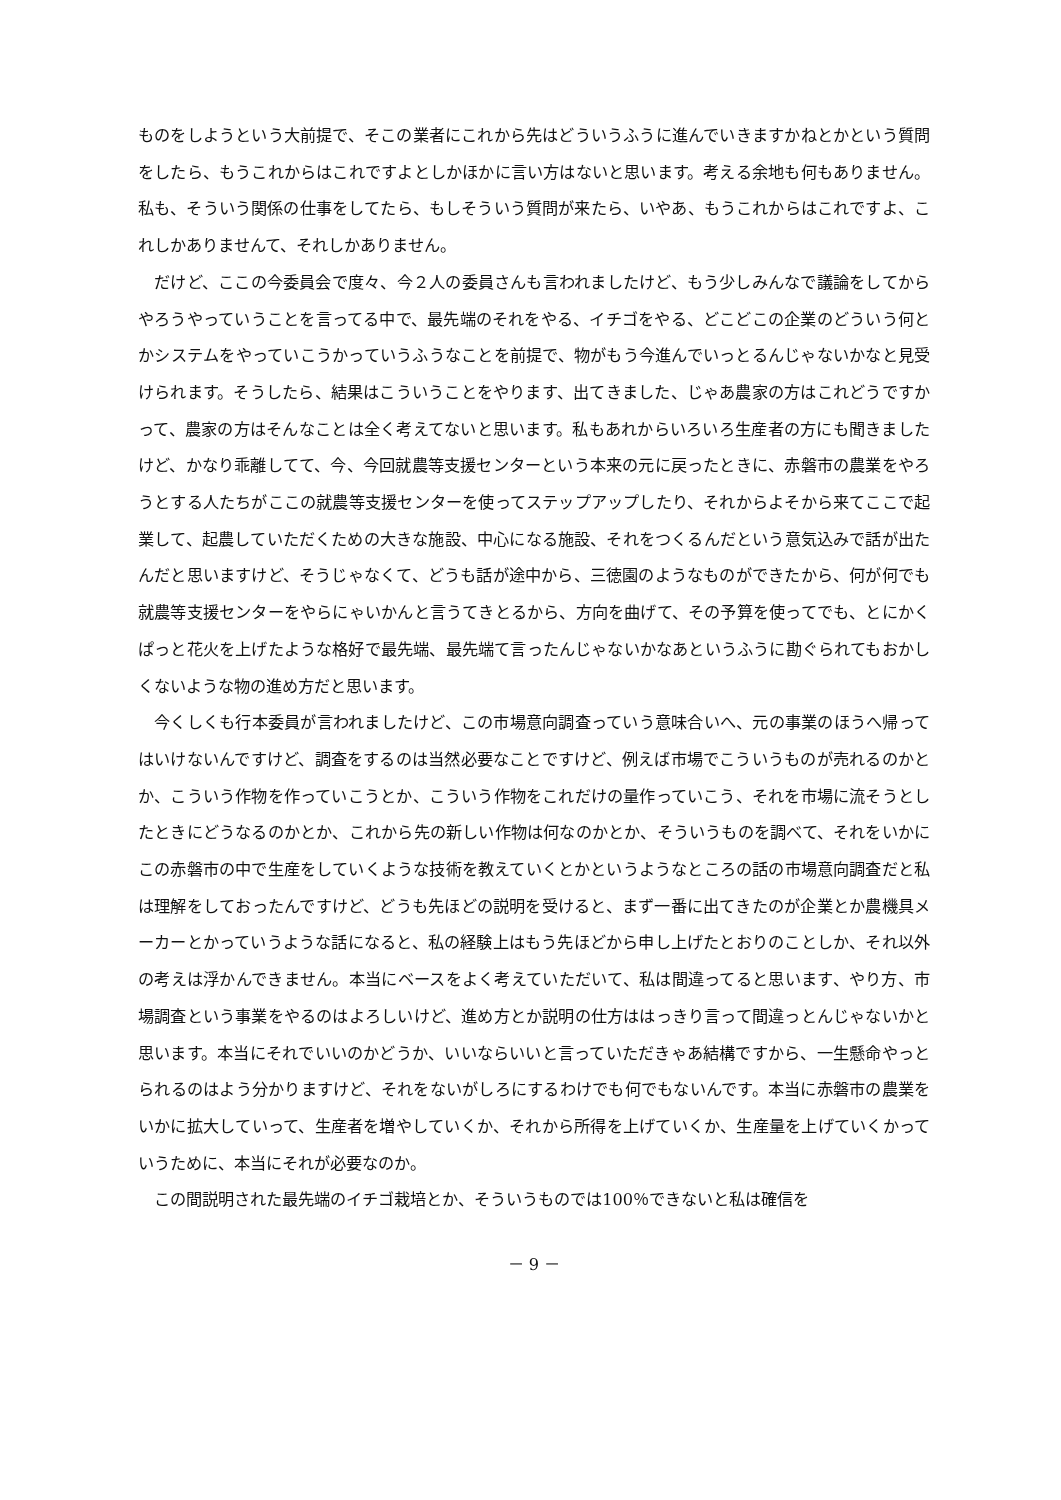ものをしようという大前提で、そこの業者にこれから先はどういうふうに進んでいきますかねとかという質問をしたら、もうこれからはこれですよとしかほかに言い方はないと思います。考える余地も何もありません。私も、そういう関係の仕事をしてたら、もしそういう質問が来たら、いやあ、もうこれからはこれですよ、これしかありませんて、それしかありません。
だけど、ここの今委員会で度々、今２人の委員さんも言われましたけど、もう少しみんなで議論をしてからやろうやっていうことを言ってる中で、最先端のそれをやる、イチゴをやる、どこどこの企業のどういう何とかシステムをやっていこうかっていうふうなことを前提で、物がもう今進んでいっとるんじゃないかなと見受けられます。そうしたら、結果はこういうことをやります、出てきました、じゃあ農家の方はこれどうですかって、農家の方はそんなことは全く考えてないと思います。私もあれからいろいろ生産者の方にも聞きましたけど、かなり乖離してて、今、今回就農等支援センターという本来の元に戻ったときに、赤磐市の農業をやろうとする人たちがここの就農等支援センターを使ってステップアップしたり、それからよそから来てここで起業して、起農していただくための大きな施設、中心になる施設、それをつくるんだという意気込みで話が出たんだと思いますけど、そうじゃなくて、どうも話が途中から、三徳園のようなものができたから、何が何でも就農等支援センターをやらにゃいかんと言うてきとるから、方向を曲げて、その予算を使ってでも、とにかくぱっと花火を上げたような格好で最先端、最先端て言ったんじゃないかなあというふうに勘ぐられてもおかしくないような物の進め方だと思います。
今くしくも行本委員が言われましたけど、この市場意向調査っていう意味合いへ、元の事業のほうへ帰ってはいけないんですけど、調査をするのは当然必要なことですけど、例えば市場でこういうものが売れるのかとか、こういう作物を作っていこうとか、こういう作物をこれだけの量作っていこう、それを市場に流そうとしたときにどうなるのかとか、これから先の新しい作物は何なのかとか、そういうものを調べて、それをいかにこの赤磐市の中で生産をしていくような技術を教えていくとかというようなところの話の市場意向調査だと私は理解をしておったんですけど、どうも先ほどの説明を受けると、まず一番に出てきたのが企業とか農機具メーカーとかっていうような話になると、私の経験上はもう先ほどから申し上げたとおりのことしか、それ以外の考えは浮かんできません。本当にベースをよく考えていただいて、私は間違ってると思います、やり方、市場調査という事業をやるのはよろしいけど、進め方とか説明の仕方ははっきり言って間違っとんじゃないかと思います。本当にそれでいいのかどうか、いいならいいと言っていただきゃあ結構ですから、一生懸命やっとられるのはよう分かりますけど、それをないがしろにするわけでも何でもないんです。本当に赤磐市の農業をいかに拡大していって、生産者を増やしていくか、それから所得を上げていくか、生産量を上げていくかっていうために、本当にそれが必要なのか。
この間説明された最先端のイチゴ栽培とか、そういうものでは100％できないと私は確信を
－ 9 －